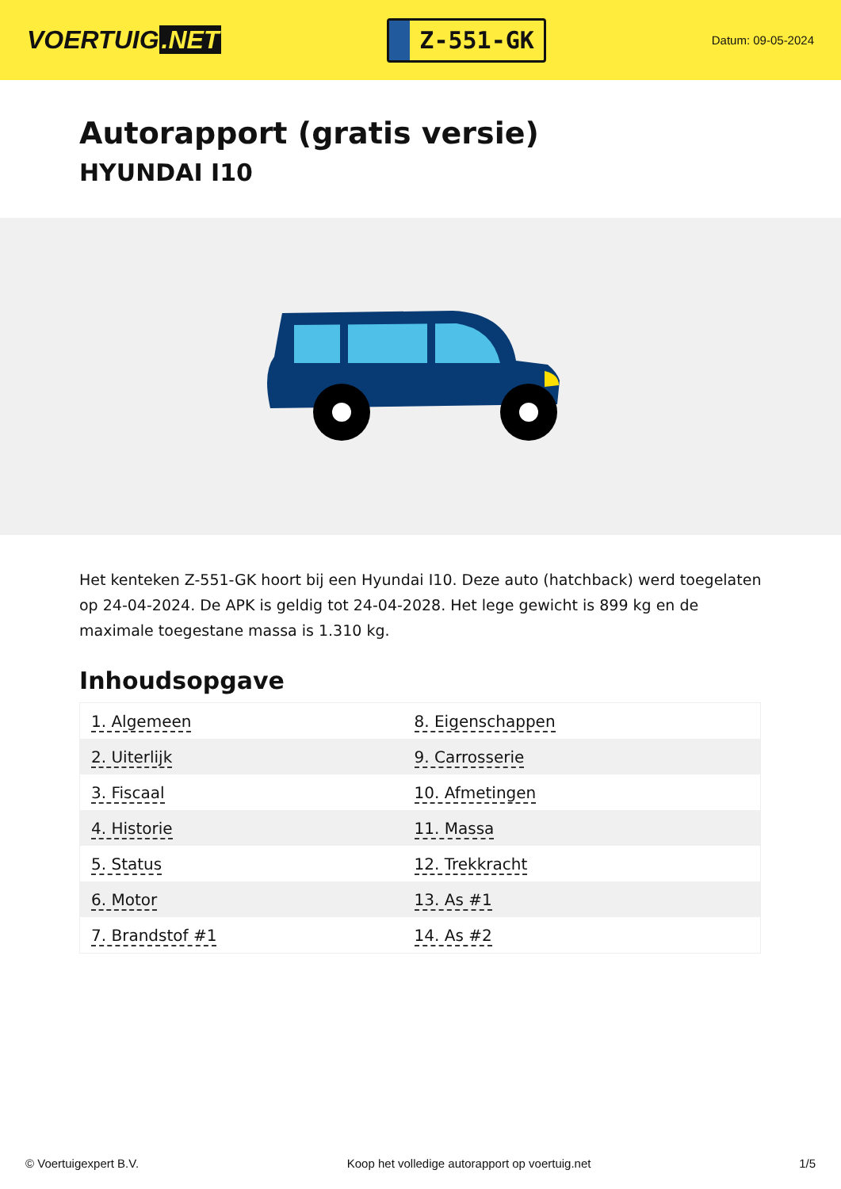VOERTUIG.NET
Z-551-GK
Datum: 09-05-2024
Autorapport (gratis versie)
HYUNDAI I10
Het kenteken Z-551-GK hoort bij een Hyundai I10. Deze auto (hatchback) werd toegelaten op 24-04-2024. De APK is geldig tot 24-04-2028. Het lege gewicht is 899 kg en de maximale toegestane massa is 1.310 kg.
Inhoudsopgave
| 1. Algemeen | 8. Eigenschappen |
| 2. Uiterlijk | 9. Carrosserie |
| 3. Fiscaal | 10. Afmetingen |
| 4. Historie | 11. Massa |
| 5. Status | 12. Trekkracht |
| 6. Motor | 13. As #1 |
| 7. Brandstof #1 | 14. As #2 |
© Voertuigexpert B.V. Koop het volledige autorapport op voertuig.net 1/5